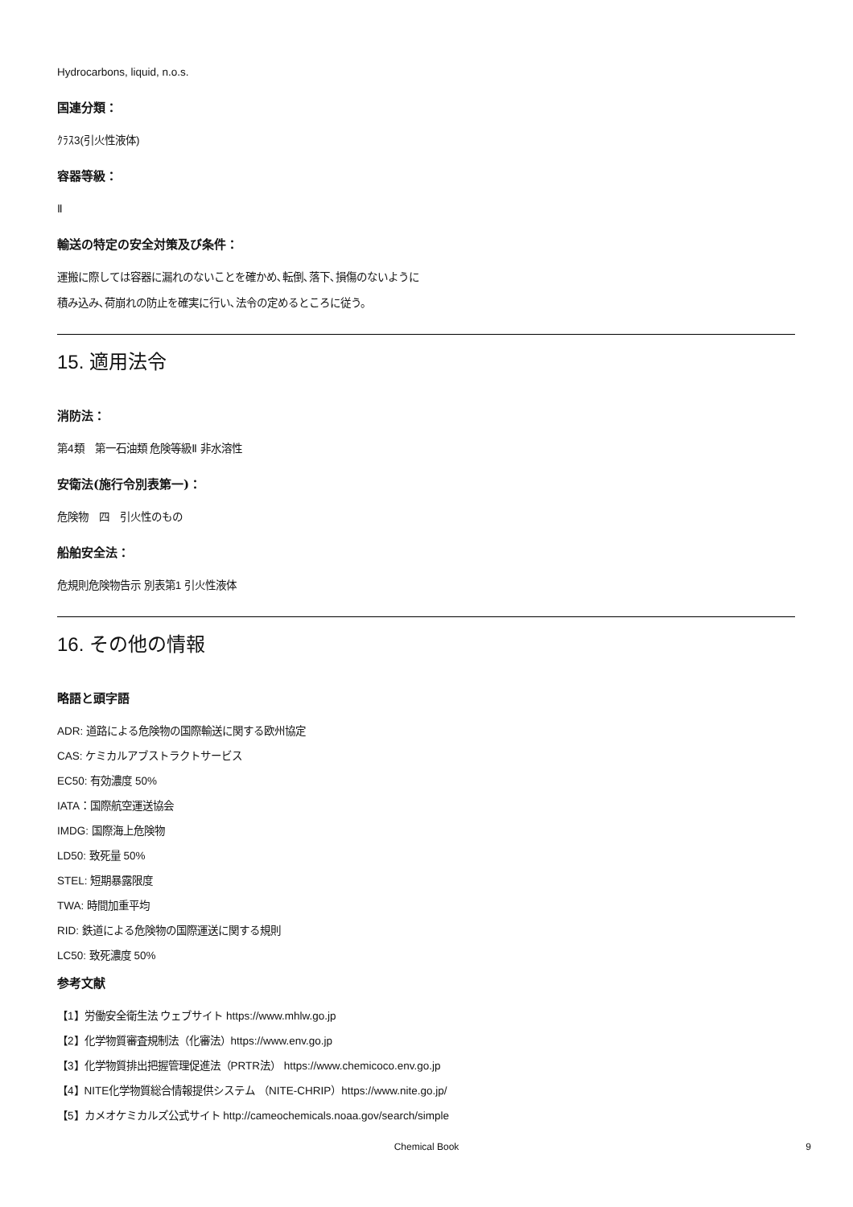Hydrocarbons, liquid, n.o.s.
国連分類：
ｸﾗｽ3(引火性液体)
容器等級：
Ⅱ
輸送の特定の安全対策及び条件：
運搬に際しては容器に漏れのないことを確かめ､転倒､落下､損傷のないように
積み込み､荷崩れの防止を確実に行い､法令の定めるところに従う。
15. 適用法令
消防法：
第4類　第一石油類 危険等級Ⅱ 非水溶性
安衛法(施行令別表第一)：
危険物　四　引火性のもの
船舶安全法：
危規則危険物告示 別表第1 引火性液体
16. その他の情報
略語と頭字語
ADR: 道路による危険物の国際輸送に関する欧州協定
CAS: ケミカルアブストラクトサービス
EC50: 有効濃度 50%
IATA：国際航空運送協会
IMDG: 国際海上危険物
LD50: 致死量 50%
STEL: 短期暴露限度
TWA: 時間加重平均
RID: 鉄道による危険物の国際運送に関する規則
LC50: 致死濃度 50%
参考文献
【1】労働安全衛生法 ウェブサイト https://www.mhlw.go.jp
【2】化学物質審査規制法（化審法）https://www.env.go.jp
【3】化学物質排出把握管理促進法（PRTR法） https://www.chemicoco.env.go.jp
【4】NITE化学物質総合情報提供システム （NITE-CHRIP）https://www.nite.go.jp/
【5】カメオケミカルズ公式サイト http://cameochemicals.noaa.gov/search/simple
Chemical Book
9